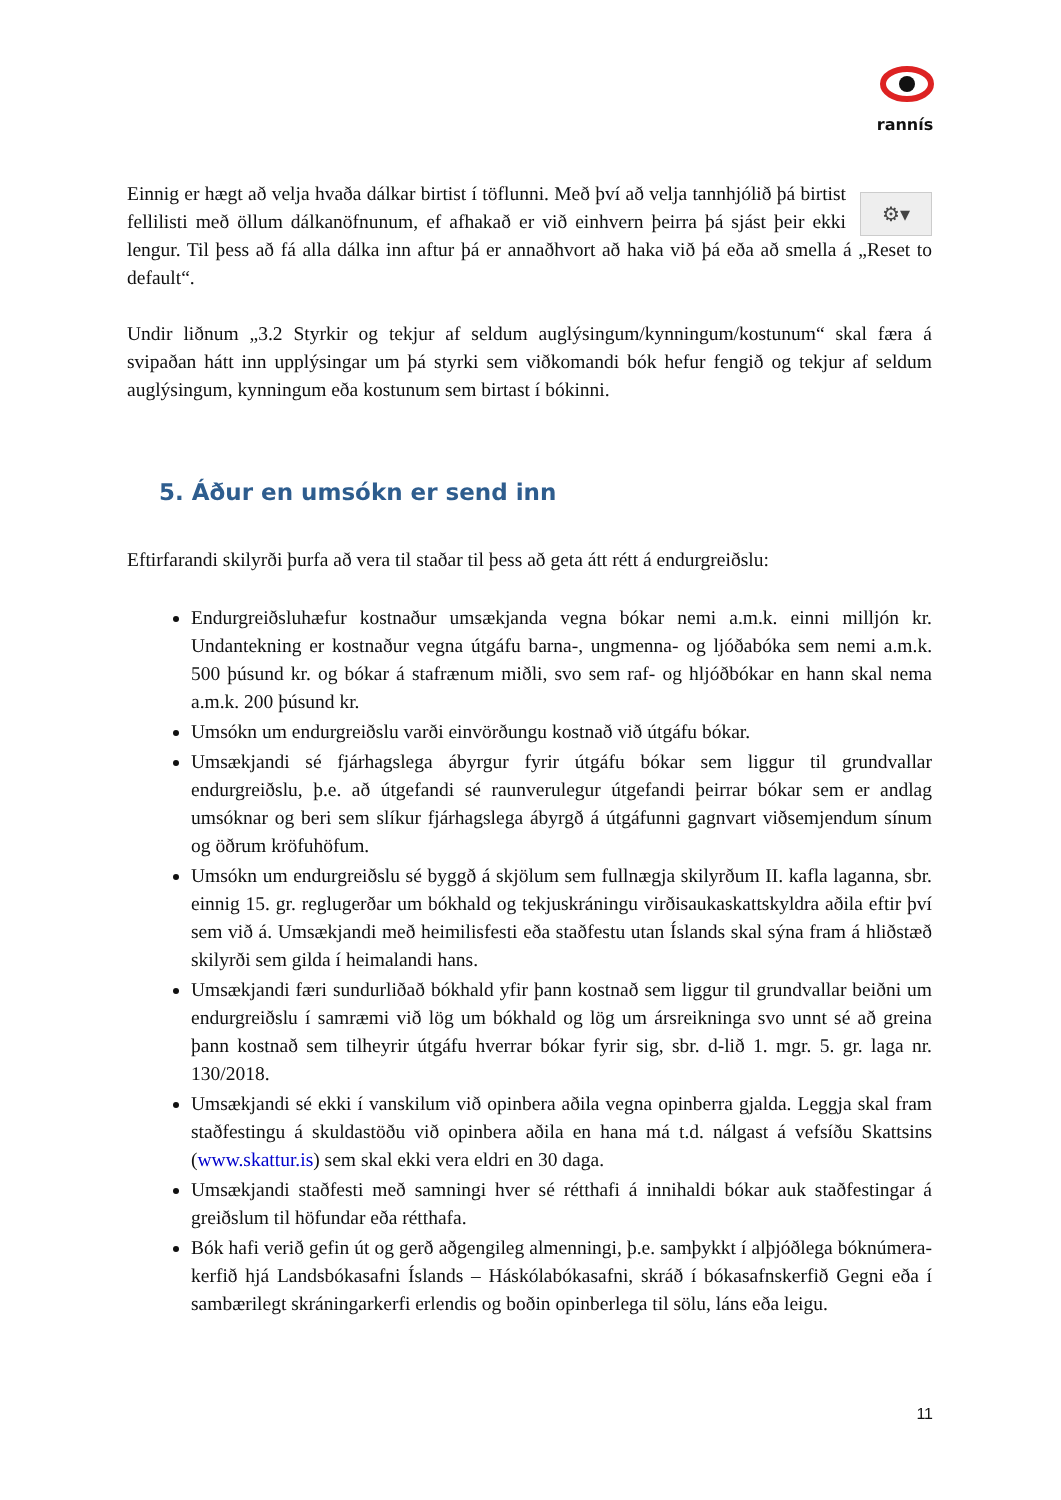rannís
⚙▾ Einnig er hægt að velja hvaða dálkar birtist í töflunni. Með því að velja tannhjólið þá birtist fellilisti með öllum dálkanöfnunum, ef afhakað er við einhvern þeirra þá sjást þeir ekki lengur. Til þess að fá alla dálka inn aftur þá er annaðhvort að haka við þá eða að smella á „Reset to default“.
Undir liðnum „3.2 Styrkir og tekjur af seldum auglýsingum/kynningum/kostunum“ skal færa á svipaðan hátt inn upplýsingar um þá styrki sem viðkomandi bók hefur fengið og tekjur af seldum auglýsingum, kynningum eða kostunum sem birtast í bókinni.
5. Áður en umsókn er send inn
Eftirfarandi skilyrði þurfa að vera til staðar til þess að geta átt rétt á endurgreiðslu:
Endurgreiðsluhæfur kostnaður umsækjanda vegna bókar nemi a.m.k. einni milljón kr. Undantekning er kostnaður vegna útgáfu barna-, ungmenna- og ljóðabóka sem nemi a.m.k. 500 þúsund kr. og bókar á stafrænum miðli, svo sem raf- og hljóðbókar en hann skal nema a.m.k. 200 þúsund kr.
Umsókn um endurgreiðslu varði einvörðungu kostnað við útgáfu bókar.
Umsækjandi sé fjárhagslega ábyrgur fyrir útgáfu bókar sem liggur til grundvallar endurgreiðslu, þ.e. að útgefandi sé raunverulegur útgefandi þeirrar bókar sem er andlag umsóknar og beri sem slíkur fjárhagslega ábyrgð á útgáfunni gagnvart viðsemjendum sínum og öðrum kröfuhöfum.
Umsókn um endurgreiðslu sé byggð á skjölum sem fullnægja skilyrðum II. kafla laganna, sbr. einnig 15. gr. reglugerðar um bókhald og tekjuskráningu virðisaukaskattskyldra aðila eftir því sem við á. Umsækjandi með heimilisfesti eða staðfestu utan Íslands skal sýna fram á hliðstæð skilyrði sem gilda í heimalandi hans.
Umsækjandi færi sundurliðað bókhald yfir þann kostnað sem liggur til grundvallar beiðni um endurgreiðslu í samræmi við lög um bókhald og lög um ársreikninga svo unnt sé að greina þann kostnað sem tilheyrir útgáfu hverrar bókar fyrir sig, sbr. d-lið 1. mgr. 5. gr. laga nr. 130/2018.
Umsækjandi sé ekki í vanskilum við opinbera aðila vegna opinberra gjalda. Leggja skal fram staðfestingu á skuldastöðu við opinbera aðila en hana má t.d. nálgast á vefsíðu Skattsins (www.skattur.is) sem skal ekki vera eldri en 30 daga.
Umsækjandi staðfesti með samningi hver sé rétthafi á innihaldi bókar auk staðfestingar á greiðslum til höfundar eða rétthafa.
Bók hafi verið gefin út og gerð aðgengileg almenningi, þ.e. samþykkt í alþjóðlega bóknúmera-kerfið hjá Landsbókasafni Íslands – Háskólabókasafni, skráð í bókasafnskerfið Gegni eða í sambærilegt skráningarkerfi erlendis og boðin opinberlega til sölu, láns eða leigu.
11